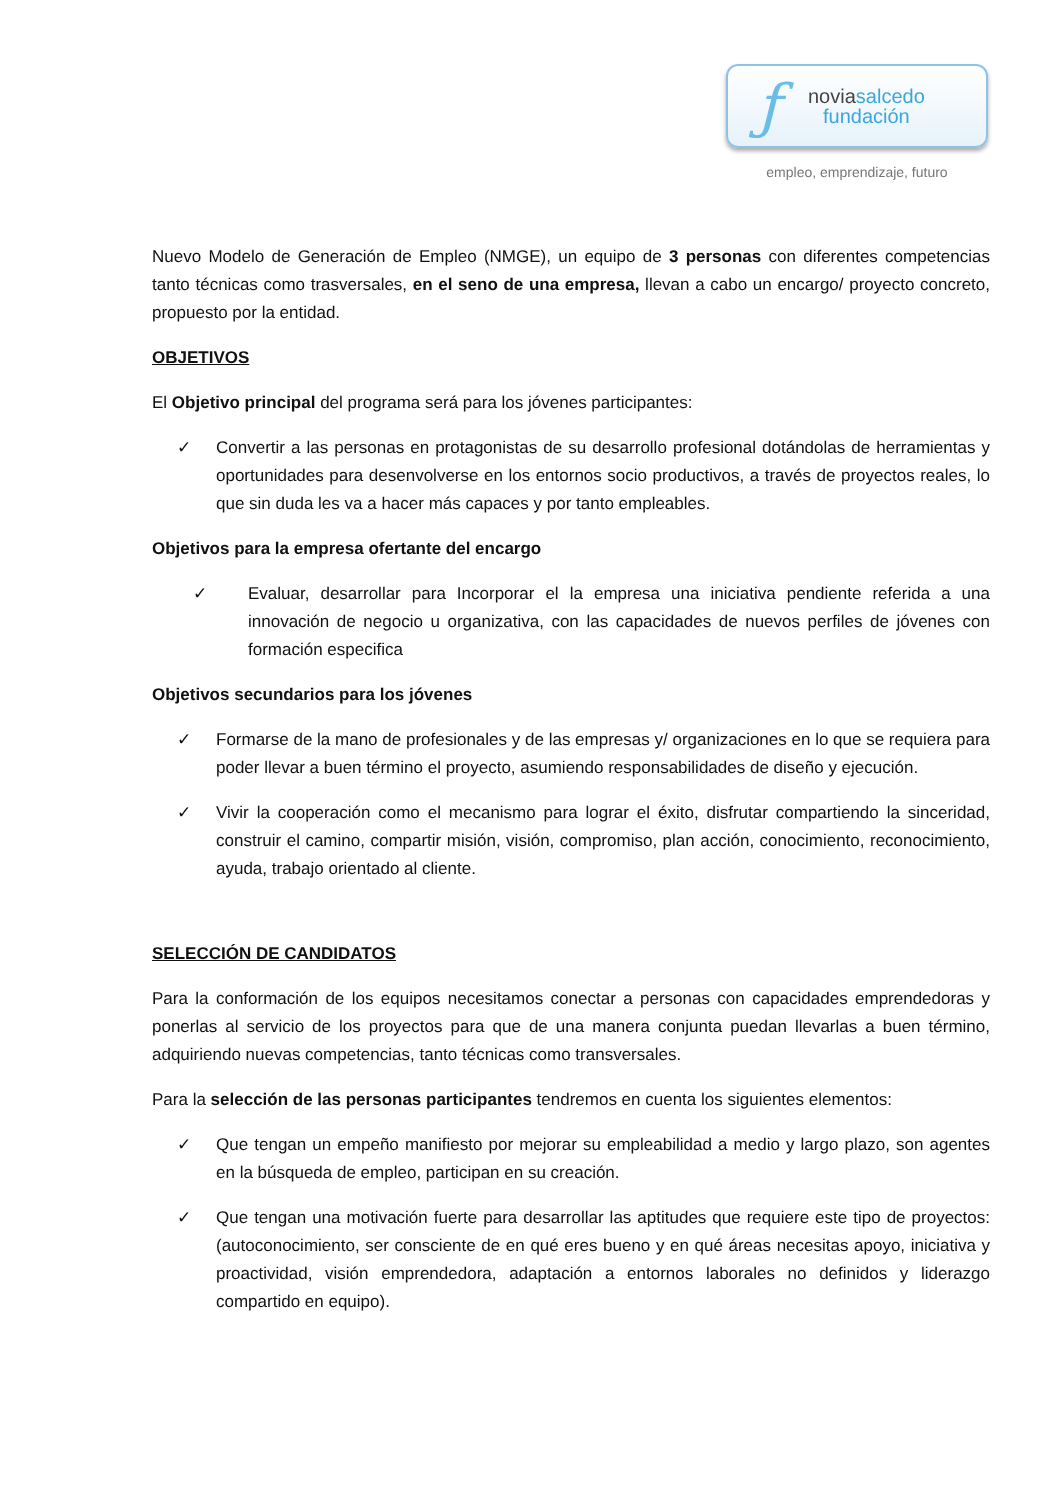ƒ
noviasalcedo
fundación
empleo, emprendizaje, futuro
Nuevo Modelo de Generación de Empleo (NMGE), un equipo de 3 personas con diferentes competencias tanto técnicas como trasversales, en el seno de una empresa, llevan a cabo un encargo/ proyecto concreto, propuesto por la entidad.
OBJETIVOS
El Objetivo principal del programa será para los jóvenes participantes:
✓ Convertir a las personas en protagonistas de su desarrollo profesional dotándolas de herramientas y oportunidades para desenvolverse en los entornos socio productivos, a través de proyectos reales, lo que sin duda les va a hacer más capaces y por tanto empleables.
Objetivos para la empresa ofertante del encargo
✓ Evaluar, desarrollar para Incorporar el la empresa una iniciativa pendiente referida a una innovación de negocio u organizativa, con las capacidades de nuevos perfiles de jóvenes con formación especifica
Objetivos secundarios para los jóvenes
✓ Formarse de la mano de profesionales y de las empresas y/ organizaciones en lo que se requiera para poder llevar a buen término el proyecto, asumiendo responsabilidades de diseño y ejecución.
✓ Vivir la cooperación como el mecanismo para lograr el éxito, disfrutar compartiendo la sinceridad, construir el camino, compartir misión, visión, compromiso, plan acción, conocimiento, reconocimiento, ayuda, trabajo orientado al cliente.
SELECCIÓN DE CANDIDATOS
Para la conformación de los equipos necesitamos conectar a personas con capacidades emprendedoras y ponerlas al servicio de los proyectos para que de una manera conjunta puedan llevarlas a buen término, adquiriendo nuevas competencias, tanto técnicas como transversales.
Para la selección de las personas participantes tendremos en cuenta los siguientes elementos:
✓ Que tengan un empeño manifiesto por mejorar su empleabilidad a medio y largo plazo, son agentes en la búsqueda de empleo, participan en su creación.
✓ Que tengan una motivación fuerte para desarrollar las aptitudes que requiere este tipo de proyectos: (autoconocimiento, ser consciente de en qué eres bueno y en qué áreas necesitas apoyo, iniciativa y proactividad, visión emprendedora, adaptación a entornos laborales no definidos y liderazgo compartido en equipo).